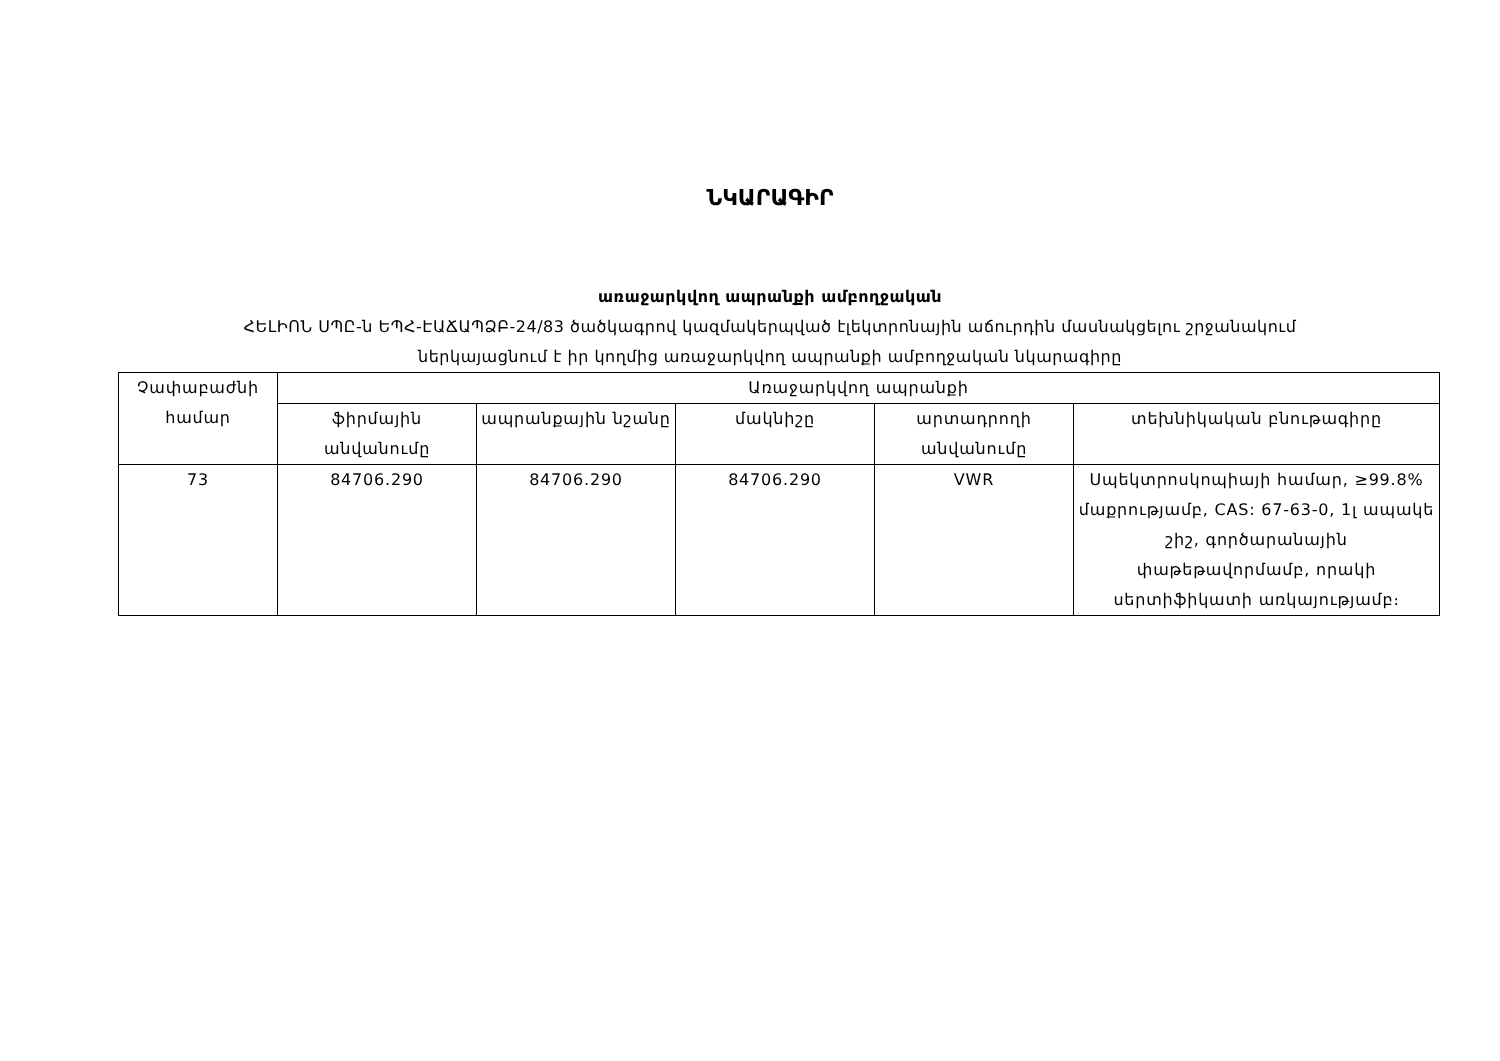ՆԿԱՐԱԳԻՐ
առաջարկվող ապրանքի ամբողջական
ՀԵԼԻՈՆ ՍՊԸ-ն ԵՊՀ-ԷԱՃԱՊՁԲ-24/83 ծածկագրով կազմակերպված էլեկտրոնային աճուրդին մասնակցելու շրջանակում
ներկայացնում է իր կողմից առաջարկվող ապրանքի ամբողջական նկարագիրը
| Չափաբաժնի համար | Առաջարկվող ապրանքի | | | | |
| --- | --- | --- | --- | --- | --- |
| | ֆիրմային անվանումը | ապրանքային նշանը | մակնիշը | արտադրողի անվանումը | տեխնիկական բնութագիրը |
| 73 | 84706.290 | 84706.290 | 84706.290 | VWR | Սպեկտրոսկոպիայի համար, ≥99.8% մաքրությամբ, CAS: 67-63-0, 1լ ապակե շիշ, գործարանային փաթեթավորմամբ, որակի սերտիֆիկատի առկայությամբ։ |